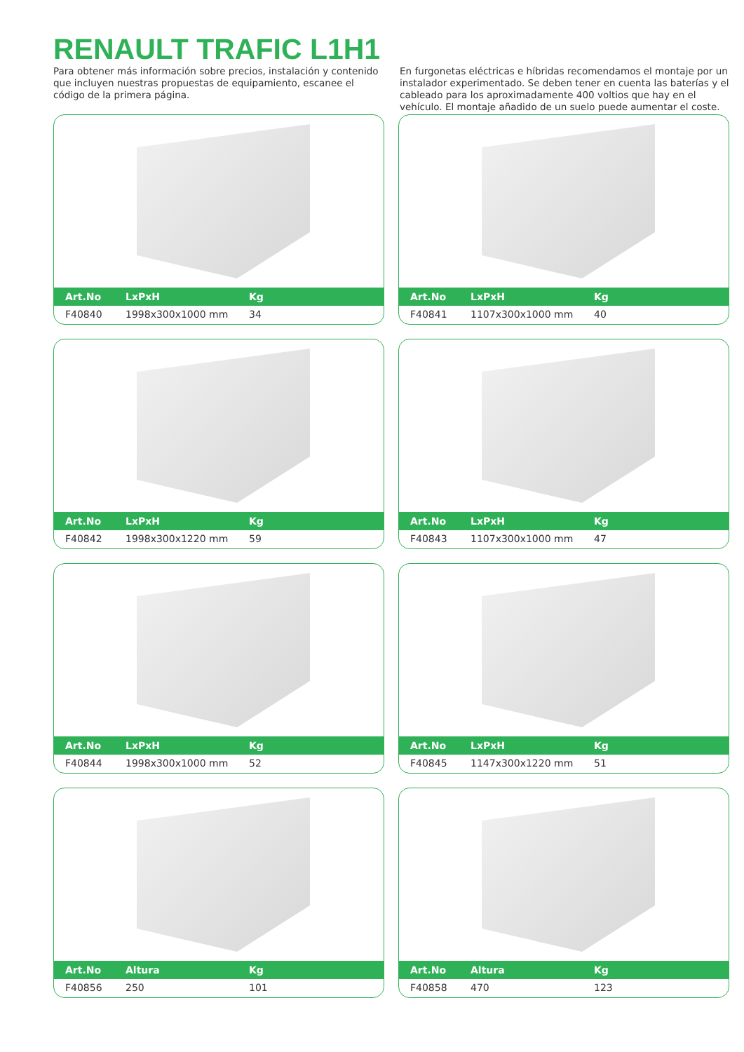RENAULT TRAFIC L1H1
Para obtener más información sobre precios, instalación y contenido que incluyen nuestras propuestas de equipamiento, escanee el código de la primera página.
En furgonetas eléctricas e híbridas recomendamos el montaje por un instalador experimentado. Se deben tener en cuenta las baterías y el cableado para los aproximadamente 400 voltios que hay en el vehículo. El montaje añadido de un suelo puede aumentar el coste.
| Art.No | LxPxH | Kg |
| --- | --- | --- |
| F40840 | 1998x300x1000 mm | 34 |
| Art.No | LxPxH | Kg |
| --- | --- | --- |
| F40841 | 1107x300x1000 mm | 40 |
| Art.No | LxPxH | Kg |
| --- | --- | --- |
| F40842 | 1998x300x1220 mm | 59 |
| Art.No | LxPxH | Kg |
| --- | --- | --- |
| F40843 | 1107x300x1000 mm | 47 |
| Art.No | LxPxH | Kg |
| --- | --- | --- |
| F40844 | 1998x300x1000 mm | 52 |
| Art.No | LxPxH | Kg |
| --- | --- | --- |
| F40845 | 1147x300x1220 mm | 51 |
| Art.No | Altura | Kg |
| --- | --- | --- |
| F40856 | 250 | 101 |
| Art.No | Altura | Kg |
| --- | --- | --- |
| F40858 | 470 | 123 |